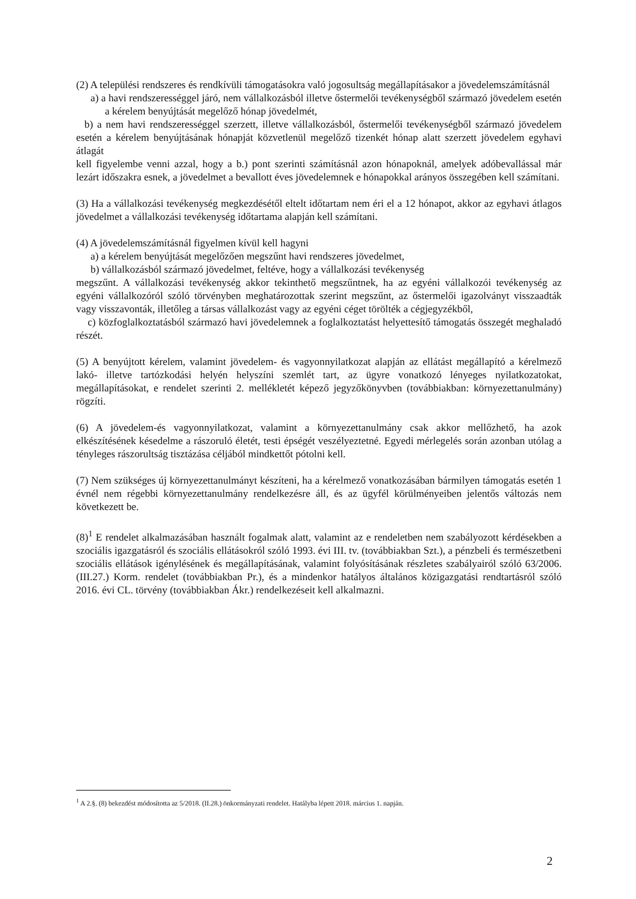(2) A települési rendszeres és rendkívüli támogatásokra való jogosultság megállapításakor a jövedelemszámításnál
a) a havi rendszerességgel járó, nem vállalkozásból illetve őstermelői tevékenységből származó jövedelem esetén a kérelem benyújtását megelőző hónap jövedelmét,
b) a nem havi rendszerességgel szerzett, illetve vállalkozásból, őstermelői tevékenységből származó jövedelem esetén a kérelem benyújtásának hónapját közvetlenül megelőző tizenkét hónap alatt szerzett jövedelem egyhavi átlagát
kell figyelembe venni azzal, hogy a b.) pont szerinti számításnál azon hónapoknál, amelyek adóbevallással már lezárt időszakra esnek, a jövedelmet a bevallott éves jövedelemnek e hónapokkal arányos összegében kell számítani.
(3) Ha a vállalkozási tevékenység megkezdésétől eltelt időtartam nem éri el a 12 hónapot, akkor az egyhavi átlagos jövedelmet a vállalkozási tevékenység időtartama alapján kell számítani.
(4) A jövedelemszámításnál figyelmen kívül kell hagyni
a) a kérelem benyújtását megelőzően megszűnt havi rendszeres jövedelmet,
b) vállalkozásból származó jövedelmet, feltéve, hogy a vállalkozási tevékenység
megszűnt. A vállalkozási tevékenység akkor tekinthető megszűntnek, ha az egyéni vállalkozói tevékenység az egyéni vállalkozóról szóló törvényben meghatározottak szerint megszűnt, az őstermelői igazolványt visszaadták vagy visszavonták, illetőleg a társas vállalkozást vagy az egyéni céget törölték a cégjegyzékből,
c) közfoglalkoztatásból származó havi jövedelemnek a foglalkoztatást helyettesítő támogatás összegét meghaladó részét.
(5) A benyújtott kérelem, valamint jövedelem- és vagyonnyilatkozat alapján az ellátást megállapító a kérelmező lakó- illetve tartózkodási helyén helyszíni szemlét tart, az ügyre vonatkozó lényeges nyilatkozatokat, megállapításokat, e rendelet szerinti 2. mellékletét képező jegyzőkönyvben (továbbiakban: környezettanulmány) rögzíti.
(6) A jövedelem-és vagyonnyilatkozat, valamint a környezettanulmány csak akkor mellőzhető, ha azok elkészítésének késedelme a rászoruló életét, testi épségét veszélyeztetné. Egyedi mérlegelés során azonban utólag a tényleges rászorultság tisztázása céljából mindkettőt pótolni kell.
(7) Nem szükséges új környezettanulmányt készíteni, ha a kérelmező vonatkozásában bármilyen támogatás esetén 1 évnél nem régebbi környezettanulmány rendelkezésre áll, és az ügyfél körülményeiben jelentős változás nem következett be.
(8)<sup>1</sup> E rendelet alkalmazásában használt fogalmak alatt, valamint az e rendeletben nem szabályozott kérdésekben a szociális igazgatásról és szociális ellátásokról szóló 1993. évi III. tv. (továbbiakban Szt.), a pénzbeli és természetbeni szociális ellátások igénylésének és megállapításának, valamint folyósításának részletes szabályairól szóló 63/2006. (III.27.) Korm. rendelet (továbbiakban Pr.), és a mindenkor hatályos általános közigazgatási rendtartásról szóló 2016. évi CL. törvény (továbbiakban Ákr.) rendelkezéseit kell alkalmazni.
<sup>1</sup> A 2.§. (8) bekezdést módosította az 5/2018. (II.28.) önkormányzati rendelet. Hatályba lépett 2018. március 1. napján.
2